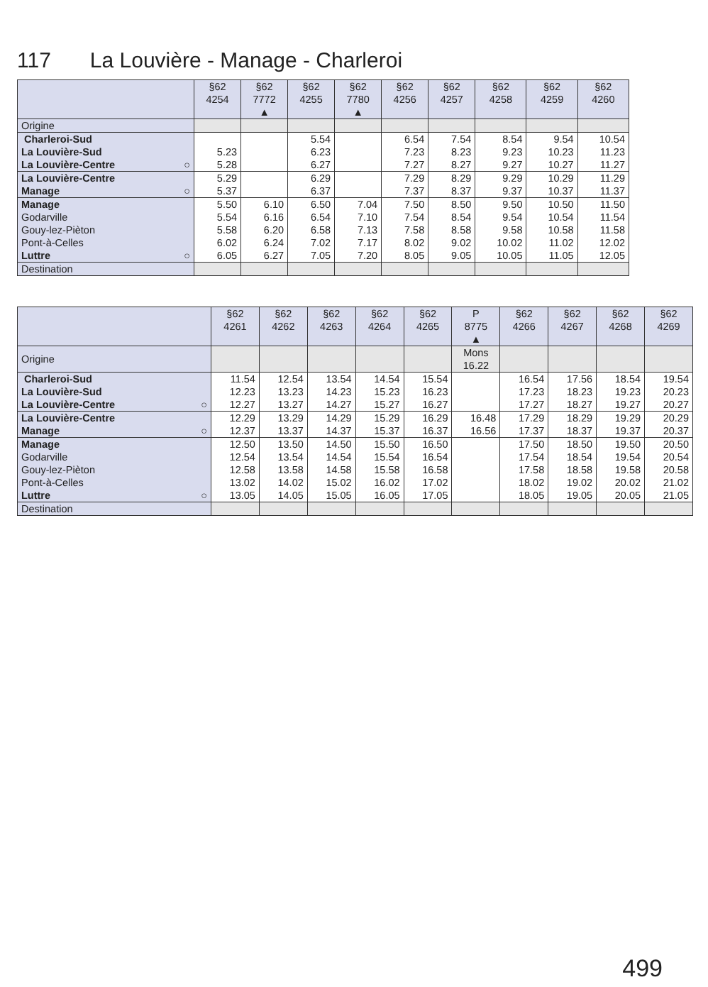117 La Louvière - Manage - Charleroi
| | §62 4254 | §62 7772 ▲ | §62 4255 | §62 7780 ▲ | §62 4256 | §62 4257 | §62 4258 | §62 4259 | §62 4260 |
| --- | --- | --- | --- | --- | --- | --- | --- | --- | --- |
| Origine | | | | | | | | | |
| Charleroi-Sud | | | 5.54 | | 6.54 | 7.54 | 8.54 | 9.54 | 10.54 |
| La Louvière-Sud | 5.23 | | 6.23 | | 7.23 | 8.23 | 9.23 | 10.23 | 11.23 |
| La Louvière-Centre ○ | 5.28 | | 6.27 | | 7.27 | 8.27 | 9.27 | 10.27 | 11.27 |
| La Louvière-Centre | 5.29 | | 6.29 | | 7.29 | 8.29 | 9.29 | 10.29 | 11.29 |
| Manage ○ | 5.37 | | 6.37 | | 7.37 | 8.37 | 9.37 | 10.37 | 11.37 |
| Manage | 5.50 | 6.10 | 6.50 | 7.04 | 7.50 | 8.50 | 9.50 | 10.50 | 11.50 |
| Godarville | 5.54 | 6.16 | 6.54 | 7.10 | 7.54 | 8.54 | 9.54 | 10.54 | 11.54 |
| Gouy-lez-Pièton | 5.58 | 6.20 | 6.58 | 7.13 | 7.58 | 8.58 | 9.58 | 10.58 | 11.58 |
| Pont-à-Celles | 6.02 | 6.24 | 7.02 | 7.17 | 8.02 | 9.02 | 10.02 | 11.02 | 12.02 |
| Luttre ○ | 6.05 | 6.27 | 7.05 | 7.20 | 8.05 | 9.05 | 10.05 | 11.05 | 12.05 |
| Destination | | | | | | | | | |
| | §62 4261 | §62 4262 | §62 4263 | §62 4264 | §62 4265 | P 8775 ▲ | §62 4266 | §62 4267 | §62 4268 | §62 4269 |
| --- | --- | --- | --- | --- | --- | --- | --- | --- | --- | --- |
| Origine | | | | | | Mons 16.22 | | | | |
| Charleroi-Sud | 11.54 | 12.54 | 13.54 | 14.54 | 15.54 | | 16.54 | 17.56 | 18.54 | 19.54 |
| La Louvière-Sud | 12.23 | 13.23 | 14.23 | 15.23 | 16.23 | | 17.23 | 18.23 | 19.23 | 20.23 |
| La Louvière-Centre ○ | 12.27 | 13.27 | 14.27 | 15.27 | 16.27 | | 17.27 | 18.27 | 19.27 | 20.27 |
| La Louvière-Centre | 12.29 | 13.29 | 14.29 | 15.29 | 16.29 | 16.48 | 17.29 | 18.29 | 19.29 | 20.29 |
| Manage ○ | 12.37 | 13.37 | 14.37 | 15.37 | 16.37 | 16.56 | 17.37 | 18.37 | 19.37 | 20.37 |
| Manage | 12.50 | 13.50 | 14.50 | 15.50 | 16.50 | | 17.50 | 18.50 | 19.50 | 20.50 |
| Godarville | 12.54 | 13.54 | 14.54 | 15.54 | 16.54 | | 17.54 | 18.54 | 19.54 | 20.54 |
| Gouy-lez-Pièton | 12.58 | 13.58 | 14.58 | 15.58 | 16.58 | | 17.58 | 18.58 | 19.58 | 20.58 |
| Pont-à-Celles | 13.02 | 14.02 | 15.02 | 16.02 | 17.02 | | 18.02 | 19.02 | 20.02 | 21.02 |
| Luttre ○ | 13.05 | 14.05 | 15.05 | 16.05 | 17.05 | | 18.05 | 19.05 | 20.05 | 21.05 |
| Destination | | | | | | | | | | |
499